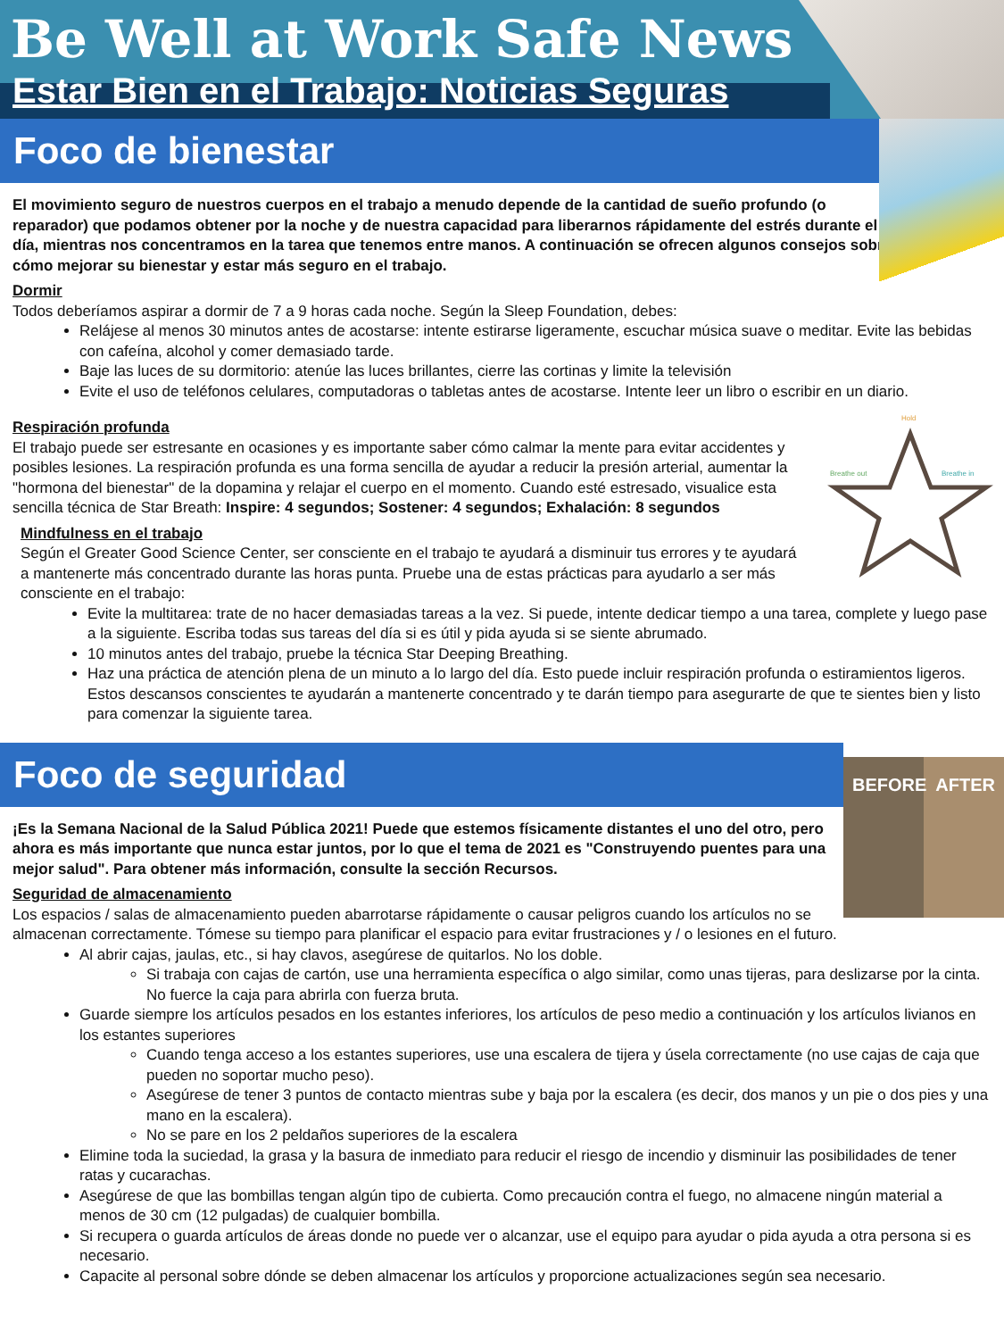Be Well at Work Safe News
Estar Bien en el Trabajo: Noticias Seguras
Foco de bienestar
El movimiento seguro de nuestros cuerpos en el trabajo a menudo depende de la cantidad de sueño profundo (o reparador) que podamos obtener por la noche y de nuestra capacidad para liberarnos rápidamente del estrés durante el día, mientras nos concentramos en la tarea que tenemos entre manos. A continuación se ofrecen algunos consejos sobre cómo mejorar su bienestar y estar más seguro en el trabajo.
Dormir
Todos deberíamos aspirar a dormir de 7 a 9 horas cada noche. Según la Sleep Foundation, debes:
Relájese al menos 30 minutos antes de acostarse: intente estirarse ligeramente, escuchar música suave o meditar. Evite las bebidas con cafeína, alcohol y comer demasiado tarde.
Baje las luces de su dormitorio: atenúe las luces brillantes, cierre las cortinas y limite la televisión
Evite el uso de teléfonos celulares, computadoras o tabletas antes de acostarse. Intente leer un libro o escribir en un diario.
Respiración profunda
Hold
Breathe out
Breathe in
El trabajo puede ser estresante en ocasiones y es importante saber cómo calmar la mente para evitar accidentes y posibles lesiones. La respiración profunda es una forma sencilla de ayudar a reducir la presión arterial, aumentar la "hormona del bienestar" de la dopamina y relajar el cuerpo en el momento. Cuando esté estresado, visualice esta sencilla técnica de Star Breath: Inspire: 4 segundos; Sostener: 4 segundos; Exhalación: 8 segundos
Mindfulness en el trabajo
Según el Greater Good Science Center, ser consciente en el trabajo te ayudará a disminuir tus errores y te ayudará a mantenerte más concentrado durante las horas punta. Pruebe una de estas prácticas para ayudarlo a ser más consciente en el trabajo:
Evite la multitarea: trate de no hacer demasiadas tareas a la vez. Si puede, intente dedicar tiempo a una tarea, complete y luego pase a la siguiente. Escriba todas sus tareas del día si es útil y pida ayuda si se siente abrumado.
10 minutos antes del trabajo, pruebe la técnica Star Deeping Breathing.
Haz una práctica de atención plena de un minuto a lo largo del día. Esto puede incluir respiración profunda o estiramientos ligeros. Estos descansos conscientes te ayudarán a mantenerte concentrado y te darán tiempo para asegurarte de que te sientes bien y listo para comenzar la siguiente tarea.
Foco de seguridad
BEFORE AFTER
¡Es la Semana Nacional de la Salud Pública 2021! Puede que estemos físicamente distantes el uno del otro, pero ahora es más importante que nunca estar juntos, por lo que el tema de 2021 es "Construyendo puentes para una mejor salud". Para obtener más información, consulte la sección Recursos.
Seguridad de almacenamiento
Los espacios / salas de almacenamiento pueden abarrotarse rápidamente o causar peligros cuando los artículos no se almacenan correctamente. Tómese su tiempo para planificar el espacio para evitar frustraciones y / o lesiones en el futuro.
Al abrir cajas, jaulas, etc., si hay clavos, asegúrese de quitarlos. No los doble.
Si trabaja con cajas de cartón, use una herramienta específica o algo similar, como unas tijeras, para deslizarse por la cinta. No fuerce la caja para abrirla con fuerza bruta.
Guarde siempre los artículos pesados en los estantes inferiores, los artículos de peso medio a continuación y los artículos livianos en los estantes superiores
Cuando tenga acceso a los estantes superiores, use una escalera de tijera y úsela correctamente (no use cajas de caja que pueden no soportar mucho peso).
Asegúrese de tener 3 puntos de contacto mientras sube y baja por la escalera (es decir, dos manos y un pie o dos pies y una mano en la escalera).
No se pare en los 2 peldaños superiores de la escalera
Elimine toda la suciedad, la grasa y la basura de inmediato para reducir el riesgo de incendio y disminuir las posibilidades de tener ratas y cucarachas.
Asegúrese de que las bombillas tengan algún tipo de cubierta. Como precaución contra el fuego, no almacene ningún material a menos de 30 cm (12 pulgadas) de cualquier bombilla.
Si recupera o guarda artículos de áreas donde no puede ver o alcanzar, use el equipo para ayudar o pida ayuda a otra persona si es necesario.
Capacite al personal sobre dónde se deben almacenar los artículos y proporcione actualizaciones según sea necesario.